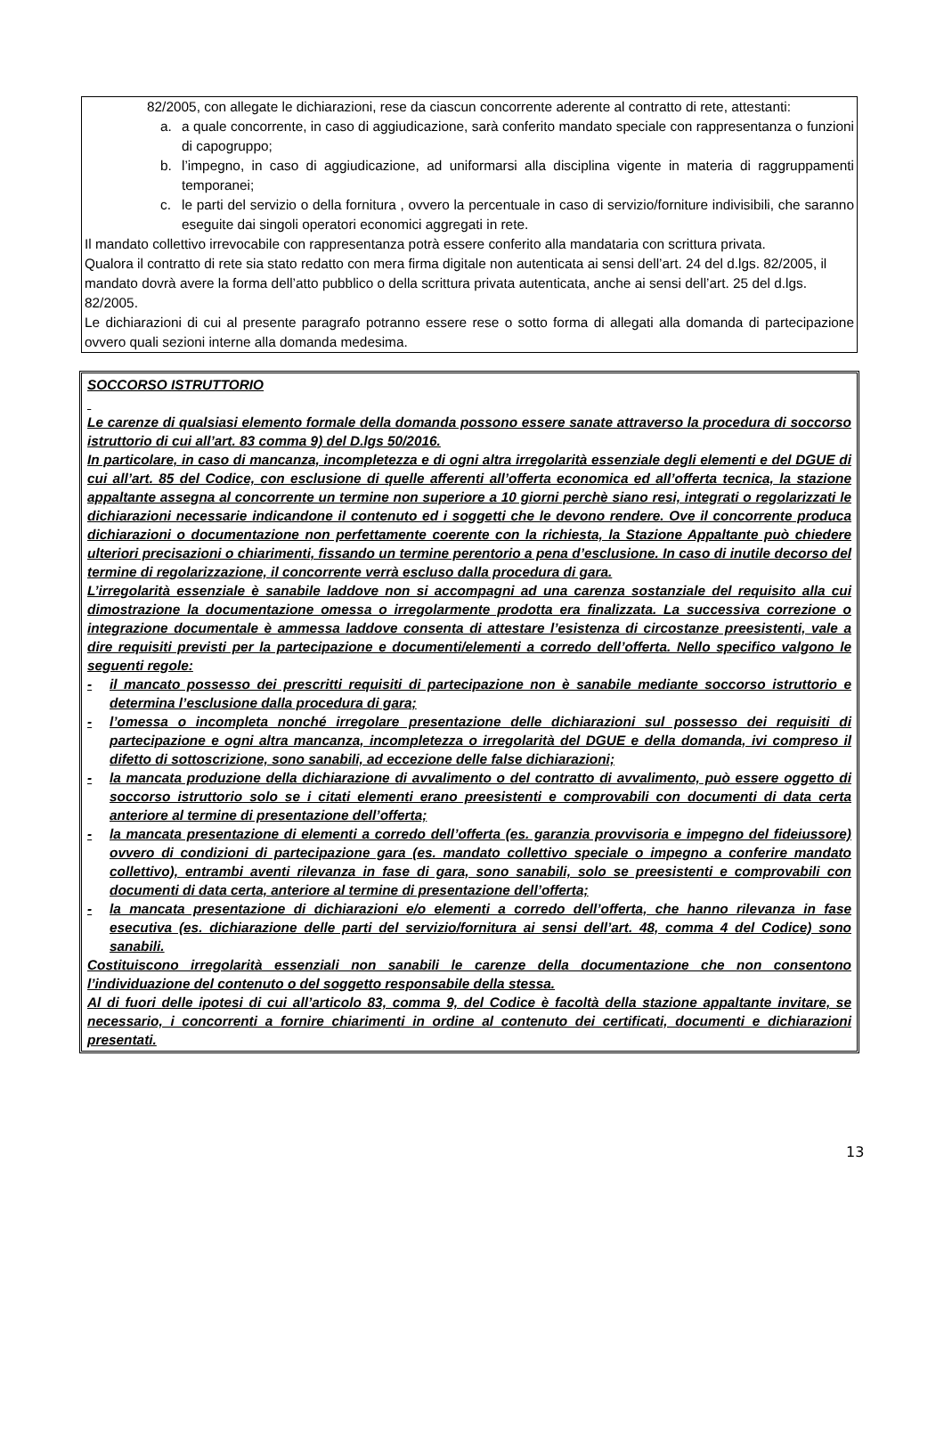82/2005, con allegate le dichiarazioni, rese da ciascun concorrente aderente al contratto di rete, attestanti:
a. a quale concorrente, in caso di aggiudicazione, sarà conferito mandato speciale con rappresentanza o funzioni di capogruppo;
b. l’impegno, in caso di aggiudicazione, ad uniformarsi alla disciplina vigente in materia di raggruppamenti temporanei;
c. le parti del servizio o della fornitura , ovvero la percentuale in caso di servizio/forniture indivisibili, che saranno eseguite dai singoli operatori economici aggregati in rete.
Il mandato collettivo irrevocabile con rappresentanza potrà essere conferito alla mandataria con scrittura privata.
Qualora il contratto di rete sia stato redatto con mera firma digitale non autenticata ai sensi dell’art. 24 del d.lgs. 82/2005, il mandato dovrà avere la forma dell’atto pubblico o della scrittura privata autenticata, anche ai sensi dell’art. 25 del d.lgs. 82/2005.
Le dichiarazioni di cui al presente paragrafo potranno essere rese o sotto forma di allegati alla domanda di partecipazione ovvero quali sezioni interne alla domanda medesima.
SOCCORSO ISTRUTTORIO
Le carenze di qualsiasi elemento formale della domanda possono essere sanate attraverso la procedura di soccorso istruttorio di cui all’art. 83 comma 9) del D.lgs 50/2016.
In particolare, in caso di mancanza, incompletezza e di ogni altra irregolarità essenziale degli elementi e del DGUE di cui all’art. 85 del Codice, con esclusione di quelle afferenti all’offerta economica ed all’offerta tecnica, la stazione appaltante assegna al concorrente un termine non superiore a 10 giorni perchè siano resi, integrati o regolarizzati le dichiarazioni necessarie indicandone il contenuto ed i soggetti che le devono rendere. Ove il concorrente produca dichiarazioni o documentazione non perfettamente coerente con la richiesta, la Stazione Appaltante può chiedere ulteriori precisazioni o chiarimenti, fissando un termine perentorio a pena d’esclusione. In caso di inutile decorso del termine di regolarizzazione, il concorrente verrà escluso dalla procedura di gara.
L’irregolarità essenziale è sanabile laddove non si accompagni ad una carenza sostanziale del requisito alla cui dimostrazione la documentazione omessa o irregolarmente prodotta era finalizzata. La successiva correzione o integrazione documentale è ammessa laddove consenta di attestare l’esistenza di circostanze preesistenti, vale a dire requisiti previsti per la partecipazione e documenti/elementi a corredo dell’offerta. Nello specifico valgono le seguenti regole:
- il mancato possesso dei prescritti requisiti di partecipazione non è sanabile mediante soccorso istruttorio e determina l’esclusione dalla procedura di gara;
- l’omessa o incompleta nonché irregolare presentazione delle dichiarazioni sul possesso dei requisiti di partecipazione e ogni altra mancanza, incompletezza o irregolarità del DGUE e della domanda, ivi compreso il difetto di sottoscrizione, sono sanabili, ad eccezione delle false dichiarazioni;
- la mancata produzione della dichiarazione di avvalimento o del contratto di avvalimento, può essere oggetto di soccorso istruttorio solo se i citati elementi erano preesistenti e comprovabili con documenti di data certa anteriore al termine di presentazione dell’offerta;
- la mancata presentazione di elementi a corredo dell’offerta (es. garanzia provvisoria e impegno del fideiussore) ovvero di condizioni di partecipazione gara (es. mandato collettivo speciale o impegno a conferire mandato collettivo), entrambi aventi rilevanza in fase di gara, sono sanabili, solo se preesistenti e comprovabili con documenti di data certa, anteriore al termine di presentazione dell’offerta;
- la mancata presentazione di dichiarazioni e/o elementi a corredo dell’offerta, che hanno rilevanza in fase esecutiva (es. dichiarazione delle parti del servizio/fornitura ai sensi dell’art. 48, comma 4 del Codice) sono sanabili.
Costituiscono irregolarità essenziali non sanabili le carenze della documentazione che non consentono l’individuazione del contenuto o del soggetto responsabile della stessa.
Al di fuori delle ipotesi di cui all’articolo 83, comma 9, del Codice è facoltà della stazione appaltante invitare, se necessario, i concorrenti a fornire chiarimenti in ordine al contenuto dei certificati, documenti e dichiarazioni presentati.
13